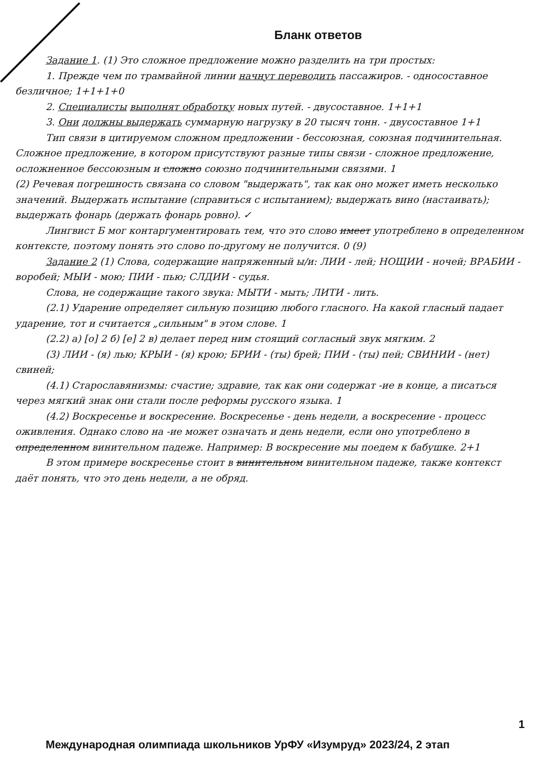Бланк ответов
Задание 1. (1) Это сложное предложение можно разделить на три простых:
1. Прежде чем по трамвайной линии начнут переводить пассажиров. - односоставное безличное; 1+1+1+0
2. Специалисты выполнят обработку новых путей. - двусоставное. 1+1+1
3. Они должны выдержать суммарную нагрузку в 20 тысяч тонн. - двусоставное 1+1
Тип связи в цитируемом сложном предложении - бессоюзная, союзная подчинительная. Сложное предложение, в котором присутствуют разные типы связи - сложное предложение, осложненное бессоюзным и сложно союзно подчинительными связями. 1
(2) Речевая погрешность связана со словом "выдержать", так как оно может иметь несколько значений. Выдержать испытание (справиться с испытанием); выдержать вино (настаивать); выдержать фонарь (держать фонарь ровно). ✓
Лингвист Б мог контаргументировать тем, что это слово имеет употреблено в определенном контексте, поэтому понять это слово по-другому не получится. 0 (9)
Задание 2 (1) Слова, содержащие напряженный ы/и: ЛИИ - лей; НОЩИИ - ночей; ВРАБИИ - воробей; МЫИ - мою; ПИИ - пью; СЛДИИ - судья.
Слова, не содержащие такого звука: МЫТИ - мыть; ЛИТИ - лить.
(2.1) Ударение определяет сильную позицию любого гласного. На какой гласный падает ударение, тот и считается „сильным" в этом слове. 1
(2.2) а) [о] 2 б) [е] 2 в) делает перед ним стоящий согласный звук мягким. 2
(3) ЛИИ - (я) лью; КРЫИ - (я) крою; БРИИ - (ты) брей; ПИИ - (ты) пей; СВИНИИ - (нет) свиней;
(4.1) Старославянизмы: счастие; здравие, так как они содержат -ие в конце, а писаться через мягкий знак они стали после реформы русского языка. 1
(4.2) Воскресенье и воскресение. Воскресенье - день недели, а воскресение - процесс оживления. Однако слово на -ие может означать и день недели, если оно употреблено в определенном винительном падеже. Например: В воскресение мы поедем к бабушке. 2+1
В этом примере воскресенье стоит в винительном винительном падеже, также контекст даёт понять, что это день недели, а не обряд.
1
Международная олимпиада школьников УрФУ «Изумруд» 2023/24, 2 этап